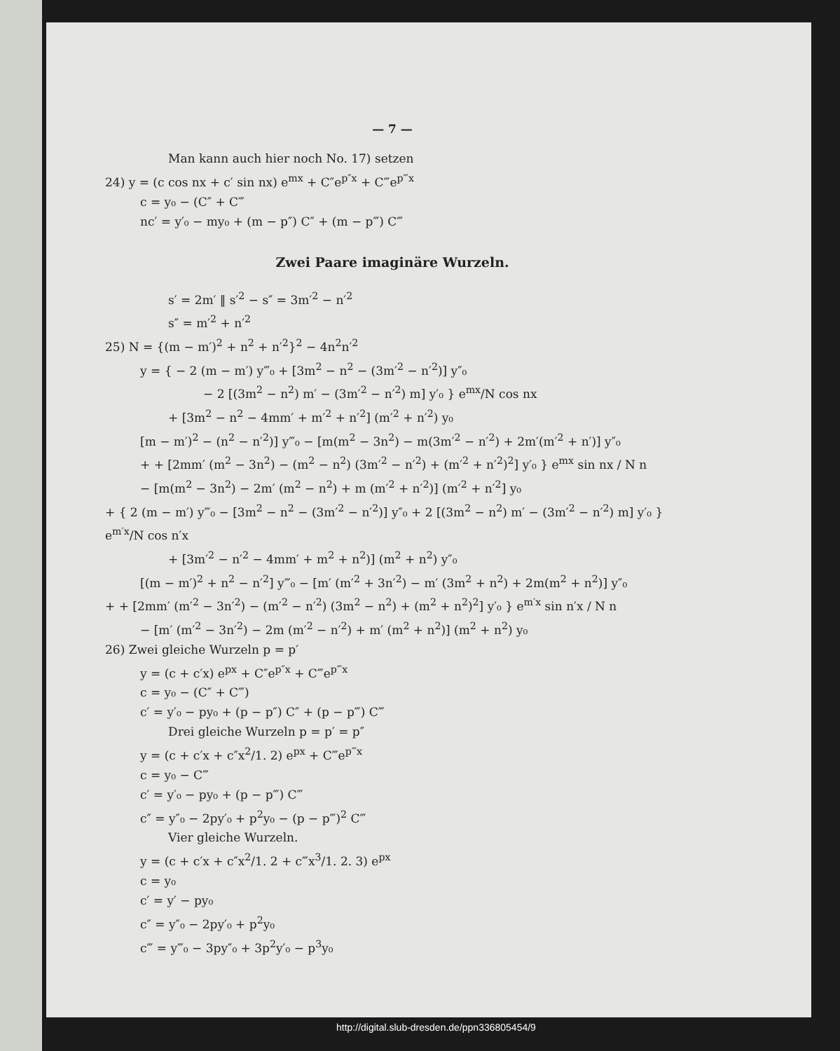— 7 —
Man kann auch hier noch No. 17) setzen
24) y = (c cos nx + c′ sin nx) e<sup>mx</sup> + C″e<sup>p″x</sup> + C‴e<sup>p‴x</sup>
c = y₀ − (C″ + C‴
nc′ = y′₀ − my₀ + (m − p″) C″ + (m − p‴) C‴
Zwei Paare imaginäre Wurzeln.
s′ = 2m′ ‖ s′<sup>2</sup> − s″ = 3m′<sup>2</sup> − n′<sup>2</sup>
s″ = m′<sup>2</sup> + n′<sup>2</sup>
25) N = {(m − m′)<sup>2</sup> + n<sup>2</sup> + n′<sup>2</sup>}<sup>2</sup> − 4n<sup>2</sup>n′<sup>2</sup>
y = { − 2 (m − m′) y‴₀ + [3m<sup>2</sup> − n<sup>2</sup> − (3m′<sup>2</sup> − n′<sup>2</sup>)] y″₀
− 2 [(3m<sup>2</sup> − n<sup>2</sup>) m′ − (3m′<sup>2</sup> − n′<sup>2</sup>) m] y′₀ } e<sup>mx</sup>/N cos nx
+ [3m<sup>2</sup> − n<sup>2</sup> − 4mm′ + m′<sup>2</sup> + n′<sup>2</sup>] (m′<sup>2</sup> + n′<sup>2</sup>) y₀
[m − m′)<sup>2</sup> − (n<sup>2</sup> − n′<sup>2</sup>)] y‴₀ − [m(m<sup>2</sup> − 3n<sup>2</sup>) − m(3m′<sup>2</sup> − n′<sup>2</sup>) + 2m′(m′<sup>2</sup> + n′)] y″₀
+ + [2mm′ (m<sup>2</sup> − 3n<sup>2</sup>) − (m<sup>2</sup> − n<sup>2</sup>) (3m′<sup>2</sup> − n′<sup>2</sup>) + (m′<sup>2</sup> + n′<sup>2</sup>)<sup>2</sup>] y′₀ } e<sup>mx</sup> sin nx / N n
− [m(m<sup>2</sup> − 3n<sup>2</sup>) − 2m′ (m<sup>2</sup> − n<sup>2</sup>) + m (m′<sup>2</sup> + n′<sup>2</sup>)] (m′<sup>2</sup> + n′<sup>2</sup>] y₀
+ { 2 (m − m′) y‴₀ − [3m<sup>2</sup> − n<sup>2</sup> − (3m′<sup>2</sup> − n′<sup>2</sup>)] y″₀ + 2 [(3m<sup>2</sup> − n<sup>2</sup>) m′ − (3m′<sup>2</sup> − n′<sup>2</sup>) m] y′₀ } e<sup>m′x</sup>/N cos n′x
+ [3m′<sup>2</sup> − n′<sup>2</sup> − 4mm′ + m<sup>2</sup> + n<sup>2</sup>)] (m<sup>2</sup> + n<sup>2</sup>) y″₀
[(m − m′)<sup>2</sup> + n<sup>2</sup> − n′<sup>2</sup>] y‴₀ − [m′ (m′<sup>2</sup> + 3n′<sup>2</sup>) − m′ (3m<sup>2</sup> + n<sup>2</sup>) + 2m(m<sup>2</sup> + n<sup>2</sup>)] y″₀
+ + [2mm′ (m′<sup>2</sup> − 3n′<sup>2</sup>) − (m′<sup>2</sup> − n′<sup>2</sup>) (3m<sup>2</sup> − n<sup>2</sup>) + (m<sup>2</sup> + n<sup>2</sup>)<sup>2</sup>] y′₀ } e<sup>m′x</sup> sin n′x / N n
− [m′ (m′<sup>2</sup> − 3n′<sup>2</sup>) − 2m (m′<sup>2</sup> − n′<sup>2</sup>) + m′ (m<sup>2</sup> + n<sup>2</sup>)] (m<sup>2</sup> + n<sup>2</sup>) y₀
26) Zwei gleiche Wurzeln p = p′
y = (c + c′x) e<sup>px</sup> + C″e<sup>p″x</sup> + C‴e<sup>p‴x</sup>
c = y₀ − (C″ + C‴)
c′ = y′₀ − py₀ + (p − p″) C″ + (p − p‴) C‴
Drei gleiche Wurzeln p = p′ = p″
y = (c + c′x + c″x<sup>2</sup>/1. 2) e<sup>px</sup> + C‴e<sup>p‴x</sup>
c = y₀ − C‴
c′ = y′₀ − py₀ + (p − p‴) C‴
c″ = y″₀ − 2py′₀ + p<sup>2</sup>y₀ − (p − p‴)<sup>2</sup> C‴
Vier gleiche Wurzeln.
y = (c + c′x + c″x<sup>2</sup>/1. 2 + c‴x<sup>3</sup>/1. 2. 3) e<sup>px</sup>
c = y₀
c′ = y′ − py₀
c″ = y″₀ − 2py′₀ + p<sup>2</sup>y₀
c‴ = y‴₀ − 3py″₀ + 3p<sup>2</sup>y′₀ − p<sup>3</sup>y₀
http://digital.slub-dresden.de/ppn336805454/9